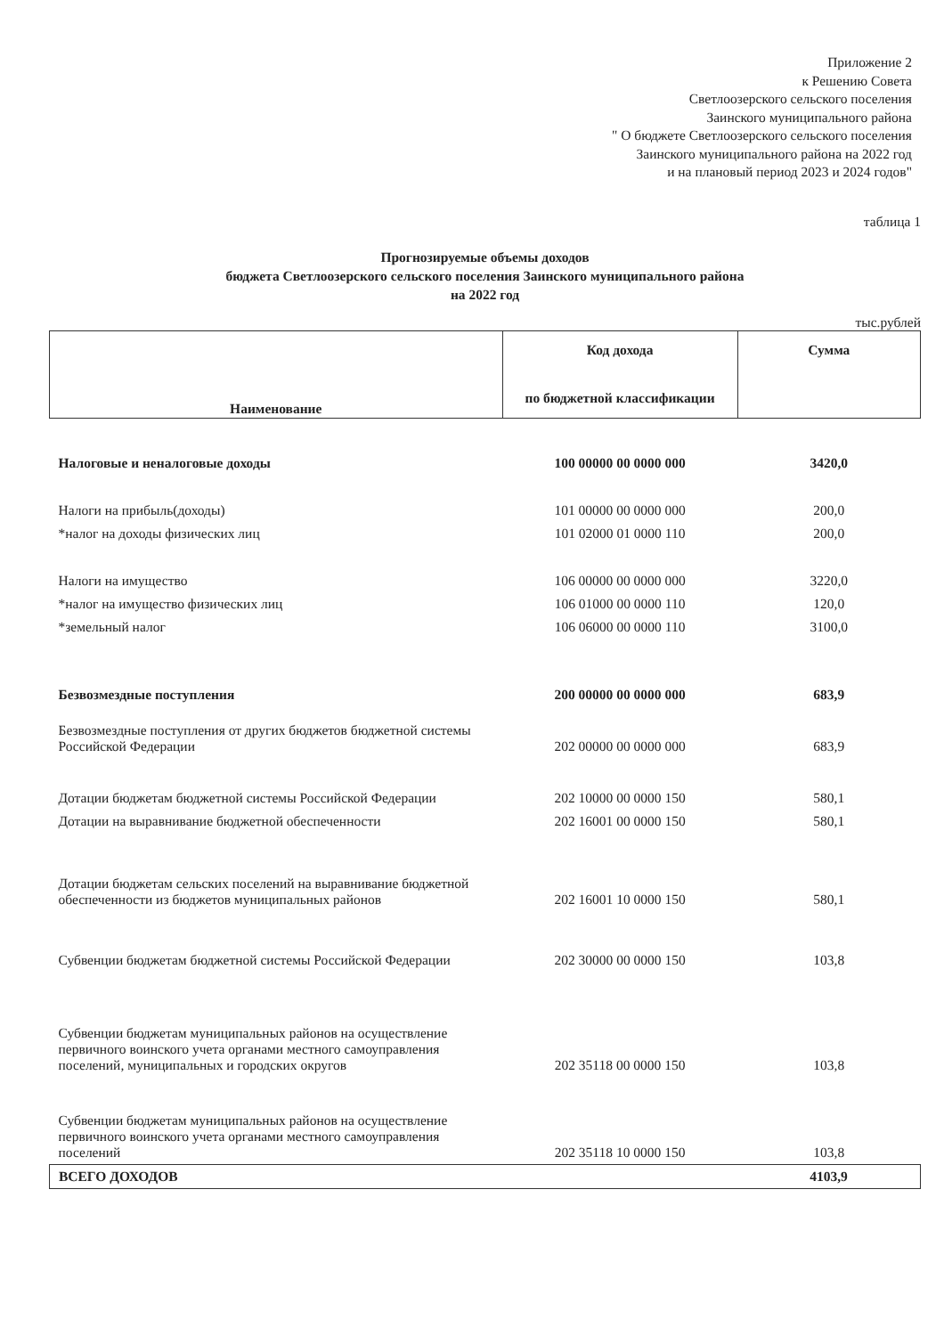Приложение 2
к Решению Совета
Светлоозерского сельского поселения
Заинского муниципального района
" О бюджете Светлоозерского сельского поселения
Заинского муниципального района на 2022 год
и на плановый период 2023 и 2024 годов"
таблица 1
Прогнозируемые объемы доходов
бюджета Светлоозерского сельского поселения Заинского муниципального района
на 2022 год
тыс.рублей
| Наименование | Код дохода по бюджетной классификации | Сумма |
| --- | --- | --- |
| Налоговые и неналоговые доходы | 100 00000 00 0000 000 | 3420,0 |
| Налоги на прибыль(доходы) | 101 00000 00 0000 000 | 200,0 |
| *налог на доходы физических лиц | 101 02000 01 0000 110 | 200,0 |
| Налоги на имущество | 106 00000 00 0000 000 | 3220,0 |
| *налог на имущество физических лиц | 106 01000 00 0000 110 | 120,0 |
| *земельный налог | 106 06000 00 0000 110 | 3100,0 |
| Безвозмездные поступления | 200 00000 00 0000 000 | 683,9 |
| Безвозмездные поступления от других бюджетов бюджетной системы Российской Федерации | 202 00000 00 0000 000 | 683,9 |
| Дотации бюджетам бюджетной системы Российской Федерации | 202 10000 00 0000 150 | 580,1 |
| Дотации на выравнивание бюджетной обеспеченности | 202 16001 00 0000 150 | 580,1 |
| Дотации бюджетам сельских поселений на выравнивание бюджетной обеспеченности из бюджетов муниципальных районов | 202 16001 10 0000 150 | 580,1 |
| Субвенции бюджетам бюджетной системы Российской Федерации | 202 30000 00 0000 150 | 103,8 |
| Субвенции бюджетам муниципальных районов на осуществление первичного воинского учета органами местного самоуправления поселений, муниципальных и городских округов | 202 35118 00 0000 150 | 103,8 |
| Субвенции бюджетам муниципальных районов на осуществление первичного воинского учета органами местного самоуправления поселений | 202 35118 10 0000 150 | 103,8 |
| ВСЕГО ДОХОДОВ | | 4103,9 |